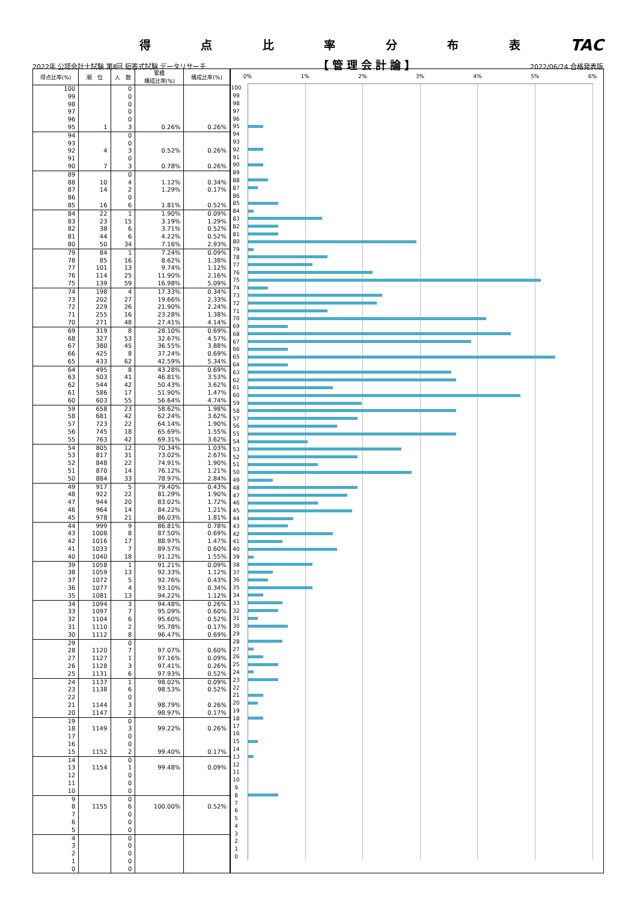得点比率分布表 TAC
2022年 公認会計士試験 第Ⅱ回 短答式試験 データリサーチ 【管理会計論】 2022/06/24 合格発表版
| 得点比率(%) | 順 位 | 人 数 | 累積 構成比率(%) | 構成比率(%) |
| --- | --- | --- | --- | --- |
| 100 | | 0 | | |
| 99 | | 0 | | |
| 98 | | 0 | | |
| 97 | | 0 | | |
| 96 | | 0 | | |
| 95 | 1 | 3 | 0.26% | 0.26% |
| 94 | | 0 | | |
| 93 | | 0 | | |
| 92 | 4 | 3 | 0.52% | 0.26% |
| 91 | | 0 | | |
| 90 | 7 | 3 | 0.78% | 0.26% |
| 89 | | 0 | | |
| 88 | 10 | 4 | 1.12% | 0.34% |
| 87 | 14 | 2 | 1.29% | 0.17% |
| 86 | | 0 | | |
| 85 | 16 | 6 | 1.81% | 0.52% |
| 84 | 22 | 1 | 1.90% | 0.09% |
| 83 | 23 | 15 | 3.19% | 1.29% |
| 82 | 38 | 6 | 3.71% | 0.52% |
| 81 | 44 | 6 | 4.22% | 0.52% |
| 80 | 50 | 34 | 7.16% | 2.93% |
| 79 | 84 | 1 | 7.24% | 0.09% |
| 78 | 85 | 16 | 8.62% | 1.38% |
| 77 | 101 | 13 | 9.74% | 1.12% |
| 76 | 114 | 25 | 11.90% | 2.16% |
| 75 | 139 | 59 | 16.98% | 5.09% |
| 74 | 198 | 4 | 17.33% | 0.34% |
| 73 | 202 | 27 | 19.66% | 2.33% |
| 72 | 229 | 26 | 21.90% | 2.24% |
| 71 | 255 | 16 | 23.28% | 1.38% |
| 70 | 271 | 48 | 27.41% | 4.14% |
| 69 | 319 | 8 | 28.10% | 0.69% |
| 68 | 327 | 53 | 32.67% | 4.57% |
| 67 | 380 | 45 | 36.55% | 3.88% |
| 66 | 425 | 8 | 37.24% | 0.69% |
| 65 | 433 | 62 | 42.59% | 5.34% |
| 64 | 495 | 8 | 43.28% | 0.69% |
| 63 | 503 | 41 | 46.81% | 3.53% |
| 62 | 544 | 42 | 50.43% | 3.62% |
| 61 | 586 | 17 | 51.90% | 1.47% |
| 60 | 603 | 55 | 56.64% | 4.74% |
| 59 | 658 | 23 | 58.62% | 1.98% |
| 58 | 681 | 42 | 62.24% | 3.62% |
| 57 | 723 | 22 | 64.14% | 1.90% |
| 56 | 745 | 18 | 65.69% | 1.55% |
| 55 | 763 | 42 | 69.31% | 3.62% |
| 54 | 805 | 12 | 70.34% | 1.03% |
| 53 | 817 | 31 | 73.02% | 2.67% |
| 52 | 848 | 22 | 74.91% | 1.90% |
| 51 | 870 | 14 | 76.12% | 1.21% |
| 50 | 884 | 33 | 78.97% | 2.84% |
| 49 | 917 | 5 | 79.40% | 0.43% |
| 48 | 922 | 22 | 81.29% | 1.90% |
| 47 | 944 | 20 | 83.02% | 1.72% |
| 46 | 964 | 14 | 84.22% | 1.21% |
| 45 | 978 | 21 | 86.03% | 1.81% |
| 44 | 999 | 9 | 86.81% | 0.78% |
| 43 | 1008 | 8 | 87.50% | 0.69% |
| 42 | 1016 | 17 | 88.97% | 1.47% |
| 41 | 1033 | 7 | 89.57% | 0.60% |
| 40 | 1040 | 18 | 91.12% | 1.55% |
| 39 | 1058 | 1 | 91.21% | 0.09% |
| 38 | 1059 | 13 | 92.33% | 1.12% |
| 37 | 1072 | 5 | 92.76% | 0.43% |
| 36 | 1077 | 4 | 93.10% | 0.34% |
| 35 | 1081 | 13 | 94.22% | 1.12% |
| 34 | 1094 | 3 | 94.48% | 0.26% |
| 33 | 1097 | 7 | 95.09% | 0.60% |
| 32 | 1104 | 6 | 95.60% | 0.52% |
| 31 | 1110 | 2 | 95.78% | 0.17% |
| 30 | 1112 | 8 | 96.47% | 0.69% |
| 29 | | 0 | | |
| 28 | 1120 | 7 | 97.07% | 0.60% |
| 27 | 1127 | 1 | 97.16% | 0.09% |
| 26 | 1128 | 3 | 97.41% | 0.26% |
| 25 | 1131 | 6 | 97.93% | 0.52% |
| 24 | 1137 | 1 | 98.02% | 0.09% |
| 23 | 1138 | 6 | 98.53% | 0.52% |
| 22 | | 0 | | |
| 21 | 1144 | 3 | 98.79% | 0.26% |
| 20 | 1147 | 2 | 98.97% | 0.17% |
| 19 | | 0 | | |
| 18 | 1149 | 3 | 99.22% | 0.26% |
| 17 | | 0 | | |
| 16 | | 0 | | |
| 15 | 1152 | 2 | 99.40% | 0.17% |
| 14 | | 0 | | |
| 13 | 1154 | 1 | 99.48% | 0.09% |
| 12 | | 0 | | |
| 11 | | 0 | | |
| 10 | | 0 | | |
| 9 | | 0 | | |
| 8 | 1155 | 6 | 100.00% | 0.52% |
| 7 | | 0 | | |
| 6 | | 0 | | |
| 5 | | 0 | | |
| 4 | | 0 | | |
| 3 | | 0 | | |
| 2 | | 0 | | |
| 1 | | 0 | | |
| 0 | | 0 | | |
0% 1% 2% 3% 4% 5% 6%
100
99
98
97
96
95
94
93
92
91
90
89
88
87
86
85
84
83
82
81
80
79
78
77
76
75
74
73
72
71
70
69
68
67
66
65
64
63
62
61
60
59
58
57
56
55
54
53
52
51
50
49
48
47
46
45
44
43
42
41
40
39
38
37
36
35
34
33
32
31
30
29
28
27
26
25
24
23
22
21
20
19
18
17
16
15
14
13
12
11
10
9
8
7
6
5
4
3
2
1
0